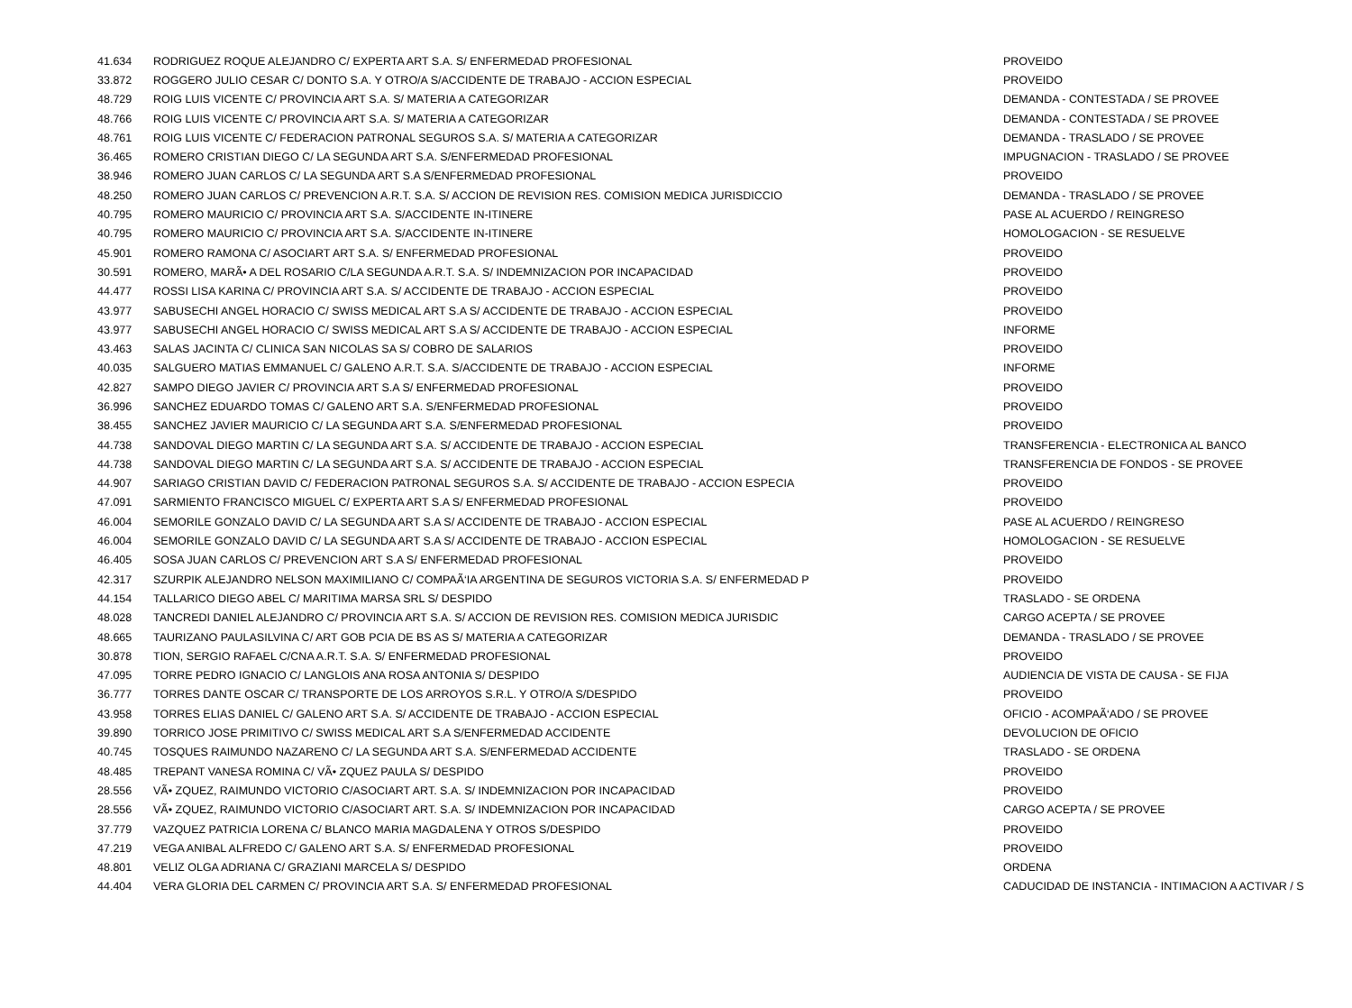| 41.634 | RODRIGUEZ ROQUE ALEJANDRO C/ EXPERTA ART S.A. S/ ENFERMEDAD PROFESIONAL | PROVEIDO |
| 33.872 | ROGGERO JULIO CESAR C/ DONTO S.A. Y OTRO/A S/ACCIDENTE DE TRABAJO - ACCION ESPECIAL | PROVEIDO |
| 48.729 | ROIG LUIS VICENTE C/ PROVINCIA ART S.A. S/ MATERIA A CATEGORIZAR | DEMANDA - CONTESTADA / SE PROVEE |
| 48.766 | ROIG LUIS VICENTE C/ PROVINCIA ART S.A. S/ MATERIA A CATEGORIZAR | DEMANDA - CONTESTADA / SE PROVEE |
| 48.761 | ROIG LUIS VICENTE C/ FEDERACION PATRONAL SEGUROS S.A. S/ MATERIA A CATEGORIZAR | DEMANDA - TRASLADO / SE PROVEE |
| 36.465 | ROMERO CRISTIAN DIEGO C/ LA SEGUNDA ART S.A. S/ENFERMEDAD PROFESIONAL | IMPUGNACION - TRASLADO / SE PROVEE |
| 38.946 | ROMERO JUAN CARLOS C/ LA SEGUNDA ART S.A S/ENFERMEDAD PROFESIONAL | PROVEIDO |
| 48.250 | ROMERO JUAN CARLOS C/ PREVENCION A.R.T. S.A. S/ ACCION DE REVISION RES. COMISION MEDICA JURISDICCIO | DEMANDA - TRASLADO / SE PROVEE |
| 40.795 | ROMERO MAURICIO C/ PROVINCIA ART S.A. S/ACCIDENTE IN-ITINERE | PASE AL ACUERDO / REINGRESO |
| 40.795 | ROMERO MAURICIO C/ PROVINCIA ART S.A. S/ACCIDENTE IN-ITINERE | HOMOLOGACION - SE RESUELVE |
| 45.901 | ROMERO RAMONA C/ ASOCIART ART S.A. S/ ENFERMEDAD PROFESIONAL | PROVEIDO |
| 30.591 | ROMERO, MARÃ• A DEL ROSARIO C/LA SEGUNDA A.R.T. S.A. S/ INDEMNIZACION POR INCAPACIDAD | PROVEIDO |
| 44.477 | ROSSI LISA KARINA C/ PROVINCIA ART S.A. S/ ACCIDENTE DE TRABAJO - ACCION ESPECIAL | PROVEIDO |
| 43.977 | SABUSECHI ANGEL HORACIO C/ SWISS MEDICAL ART S.A S/ ACCIDENTE DE TRABAJO - ACCION ESPECIAL | PROVEIDO |
| 43.977 | SABUSECHI ANGEL HORACIO C/ SWISS MEDICAL ART S.A S/ ACCIDENTE DE TRABAJO - ACCION ESPECIAL | INFORME |
| 43.463 | SALAS JACINTA C/ CLINICA SAN NICOLAS SA S/ COBRO DE SALARIOS | PROVEIDO |
| 40.035 | SALGUERO MATIAS EMMANUEL C/ GALENO A.R.T. S.A. S/ACCIDENTE DE TRABAJO - ACCION ESPECIAL | INFORME |
| 42.827 | SAMPO DIEGO JAVIER C/ PROVINCIA ART S.A S/ ENFERMEDAD PROFESIONAL | PROVEIDO |
| 36.996 | SANCHEZ EDUARDO TOMAS C/ GALENO ART S.A. S/ENFERMEDAD PROFESIONAL | PROVEIDO |
| 38.455 | SANCHEZ JAVIER MAURICIO C/ LA SEGUNDA ART S.A. S/ENFERMEDAD PROFESIONAL | PROVEIDO |
| 44.738 | SANDOVAL DIEGO MARTIN C/ LA SEGUNDA ART S.A. S/ ACCIDENTE DE TRABAJO - ACCION ESPECIAL | TRANSFERENCIA - ELECTRONICA AL BANCO |
| 44.738 | SANDOVAL DIEGO MARTIN C/ LA SEGUNDA ART S.A. S/ ACCIDENTE DE TRABAJO - ACCION ESPECIAL | TRANSFERENCIA DE FONDOS - SE PROVEE |
| 44.907 | SARIAGO CRISTIAN DAVID C/ FEDERACION PATRONAL SEGUROS S.A. S/ ACCIDENTE DE TRABAJO - ACCION ESPECIA | PROVEIDO |
| 47.091 | SARMIENTO FRANCISCO MIGUEL C/ EXPERTA ART S.A S/ ENFERMEDAD PROFESIONAL | PROVEIDO |
| 46.004 | SEMORILE GONZALO DAVID C/ LA SEGUNDA ART S.A S/ ACCIDENTE DE TRABAJO - ACCION ESPECIAL | PASE AL ACUERDO / REINGRESO |
| 46.004 | SEMORILE GONZALO DAVID C/ LA SEGUNDA ART S.A S/ ACCIDENTE DE TRABAJO - ACCION ESPECIAL | HOMOLOGACION - SE RESUELVE |
| 46.405 | SOSA JUAN CARLOS C/ PREVENCION ART S.A S/ ENFERMEDAD PROFESIONAL | PROVEIDO |
| 42.317 | SZURPIK ALEJANDRO NELSON MAXIMILIANO C/ COMPAÃ‘IA ARGENTINA DE SEGUROS VICTORIA S.A. S/ ENFERMEDAD P | PROVEIDO |
| 44.154 | TALLARICO DIEGO ABEL C/ MARITIMA MARSA SRL S/ DESPIDO | TRASLADO - SE ORDENA |
| 48.028 | TANCREDI DANIEL ALEJANDRO C/ PROVINCIA ART S.A. S/ ACCION DE REVISION RES. COMISION MEDICA JURISDIC | CARGO ACEPTA / SE PROVEE |
| 48.665 | TAURIZANO PAULASILVINA C/ ART GOB PCIA DE BS AS S/ MATERIA A CATEGORIZAR | DEMANDA - TRASLADO / SE PROVEE |
| 30.878 | TION, SERGIO RAFAEL C/CNA A.R.T. S.A. S/ ENFERMEDAD PROFESIONAL | PROVEIDO |
| 47.095 | TORRE PEDRO IGNACIO C/ LANGLOIS ANA ROSA ANTONIA S/ DESPIDO | AUDIENCIA DE VISTA DE CAUSA - SE FIJA |
| 36.777 | TORRES DANTE OSCAR C/ TRANSPORTE DE LOS ARROYOS S.R.L. Y OTRO/A S/DESPIDO | PROVEIDO |
| 43.958 | TORRES ELIAS DANIEL C/ GALENO ART S.A. S/ ACCIDENTE DE TRABAJO - ACCION ESPECIAL | OFICIO - ACOMPAÃ‘ADO / SE PROVEE |
| 39.890 | TORRICO JOSE PRIMITIVO C/ SWISS MEDICAL ART S.A S/ENFERMEDAD ACCIDENTE | DEVOLUCION DE OFICIO |
| 40.745 | TOSQUES RAIMUNDO NAZARENO C/ LA SEGUNDA ART S.A. S/ENFERMEDAD ACCIDENTE | TRASLADO - SE ORDENA |
| 48.485 | TREPANT VANESA ROMINA C/ VÃ• ZQUEZ PAULA S/ DESPIDO | PROVEIDO |
| 28.556 | VÃ• ZQUEZ, RAIMUNDO VICTORIO C/ASOCIART ART. S.A. S/ INDEMNIZACION POR INCAPACIDAD | PROVEIDO |
| 28.556 | VÃ• ZQUEZ, RAIMUNDO VICTORIO C/ASOCIART ART. S.A. S/ INDEMNIZACION POR INCAPACIDAD | CARGO ACEPTA / SE PROVEE |
| 37.779 | VAZQUEZ PATRICIA LORENA C/ BLANCO MARIA MAGDALENA Y OTROS S/DESPIDO | PROVEIDO |
| 47.219 | VEGA ANIBAL ALFREDO C/ GALENO ART S.A. S/ ENFERMEDAD PROFESIONAL | PROVEIDO |
| 48.801 | VELIZ OLGA ADRIANA C/ GRAZIANI MARCELA S/ DESPIDO | ORDENA |
| 44.404 | VERA GLORIA DEL CARMEN C/ PROVINCIA ART S.A. S/ ENFERMEDAD PROFESIONAL | CADUCIDAD DE INSTANCIA - INTIMACION A ACTIVAR / S |